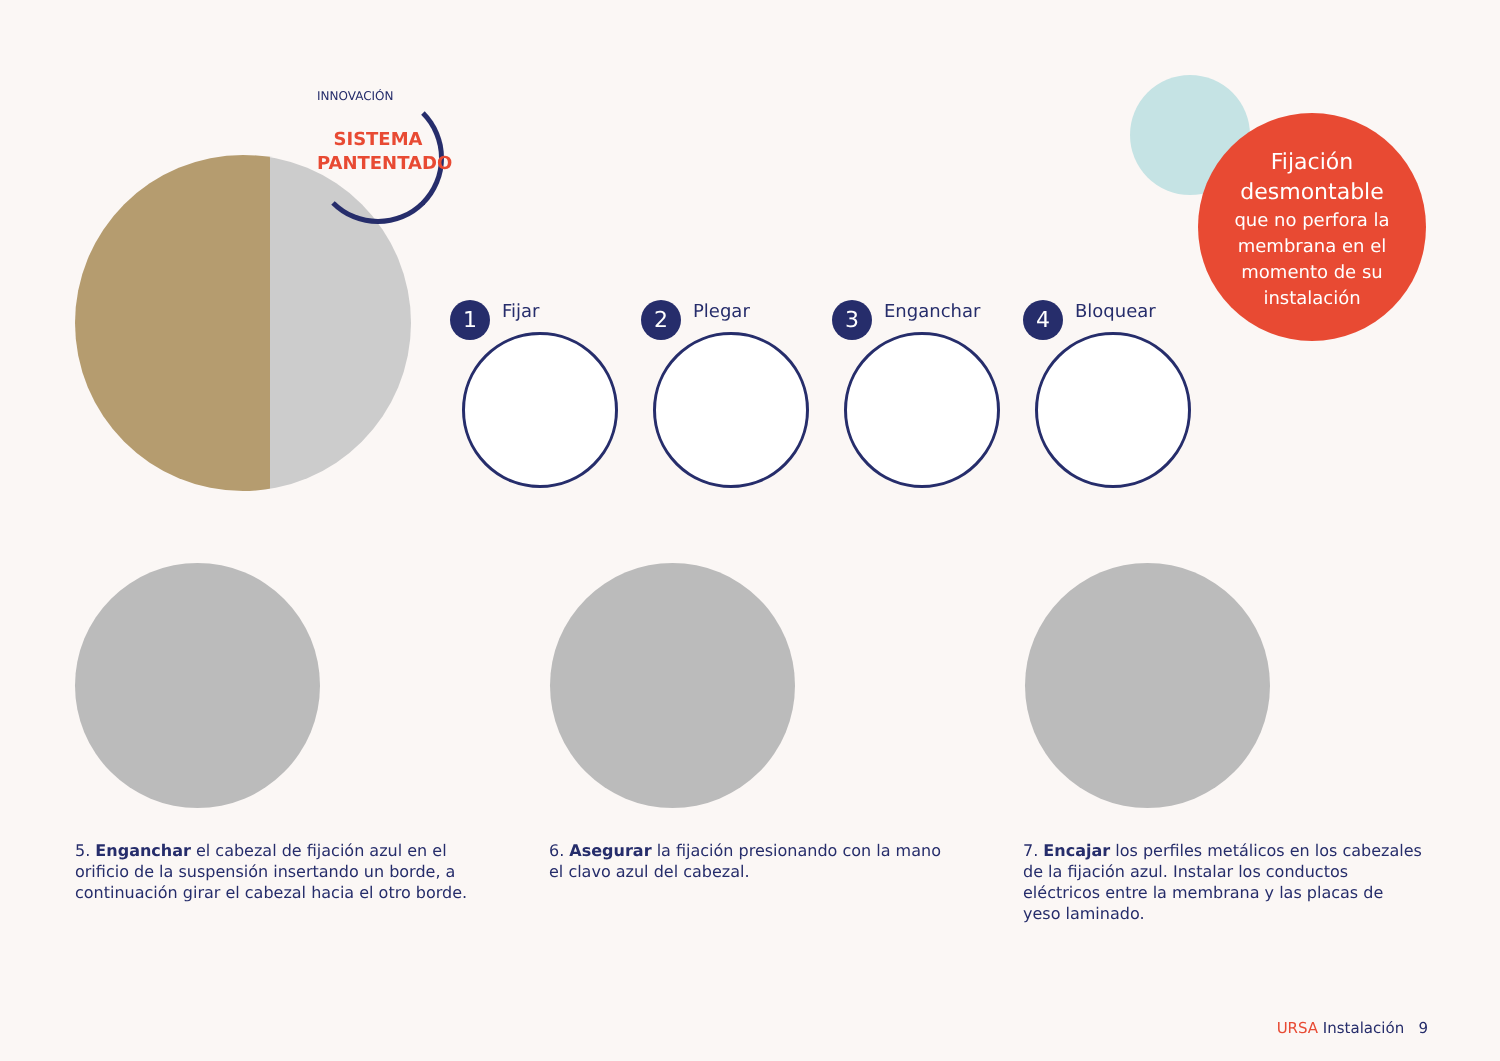INNOVACIÓN
SISTEMA
PANTENTADO
Fijación
desmontable
que no perfora la
membrana en el
momento de su
instalación
1 Fijar
2 Plegar
3 Enganchar
4 Bloquear
5. Enganchar el cabezal de fijación azul en el orificio de la suspensión insertando un borde, a continuación girar el cabezal hacia el otro borde.
6. Asegurar la fijación presionando con la mano el clavo azul del cabezal.
7. Encajar los perfiles metálicos en los cabezales de la fijación azul. Instalar los conductos eléctricos entre la membrana y las placas de yeso laminado.
URSA Instalación 9